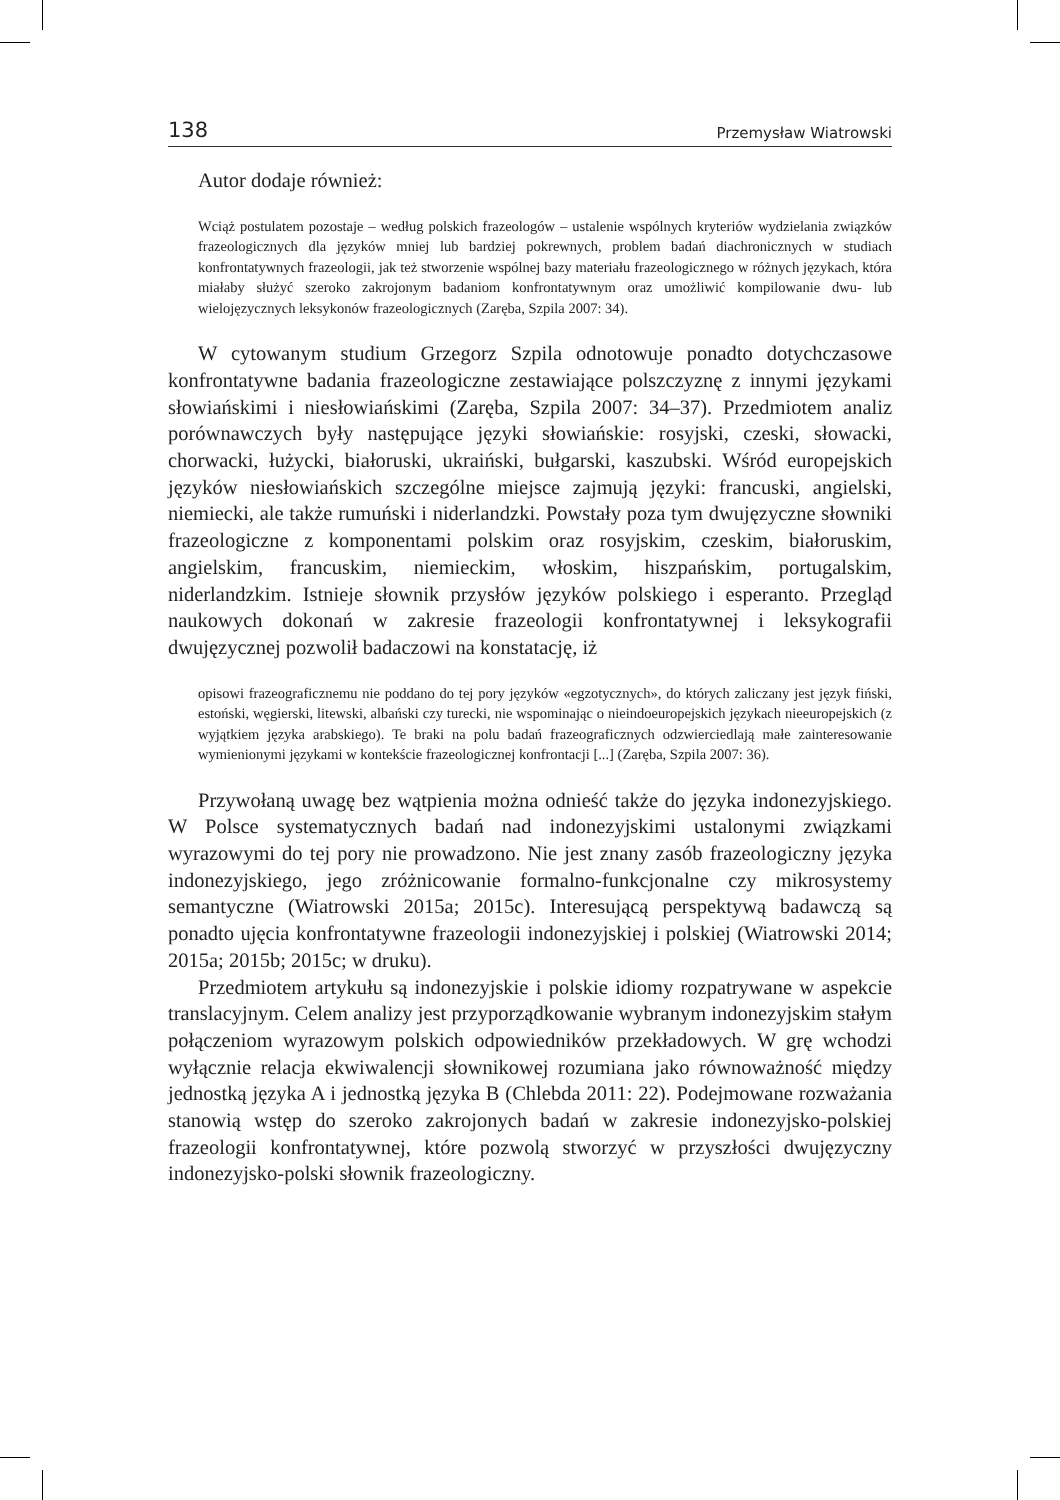138 Przemysław Wiatrowski
Autor dodaje również:
Wciąż postulatem pozostaje – według polskich frazeologów – ustalenie wspólnych kryteriów wydzielania związków frazeologicznych dla języków mniej lub bardziej pokrewnych, problem badań diachronicznych w studiach konfrontatywnych frazeologii, jak też stworzenie wspólnej bazy materiału frazeologicznego w różnych językach, która miałaby służyć szeroko zakrojonym badaniom konfrontatywnym oraz umożliwić kompilowanie dwu- lub wielojęzycznych leksykonów frazeologicznych (Zaręba, Szpila 2007: 34).
W cytowanym studium Grzegorz Szpila odnotowuje ponadto dotychczasowe konfrontatywne badania frazeologiczne zestawiające polszczyznę z innymi językami słowiańskimi i niesłowiańskimi (Zaręba, Szpila 2007: 34–37). Przedmiotem analiz porównawczych były następujące języki słowiańskie: rosyjski, czeski, słowacki, chorwacki, łużycki, białoruski, ukraiński, bułgarski, kaszubski. Wśród europejskich języków niesłowiańskich szczególne miejsce zajmują języki: francuski, angielski, niemiecki, ale także rumuński i niderlandzki. Powstały poza tym dwujęzyczne słowniki frazeologiczne z komponentami polskim oraz rosyjskim, czeskim, białoruskim, angielskim, francuskim, niemieckim, włoskim, hiszpańskim, portugalskim, niderlandzkim. Istnieje słownik przysłów języków polskiego i esperanto. Przegląd naukowych dokonań w zakresie frazeologii konfrontatywnej i leksykografii dwujęzycznej pozwolił badaczowi na konstatację, iż
opisowi frazeograficznemu nie poddano do tej pory języków «egzotycznych», do których zaliczany jest język fiński, estoński, węgierski, litewski, albański czy turecki, nie wspominając o nieindoeuropejskich językach nieeuropejskich (z wyjątkiem języka arabskiego). Te braki na polu badań frazeograficznych odzwierciedlają małe zainteresowanie wymienionymi językami w kontekście frazeologicznej konfrontacji [...] (Zaręba, Szpila 2007: 36).
Przywołaną uwagę bez wątpienia można odnieść także do języka indonezyjskiego. W Polsce systematycznych badań nad indonezyjskimi ustalonymi związkami wyrazowymi do tej pory nie prowadzono. Nie jest znany zasób frazeologiczny języka indonezyjskiego, jego zróżnicowanie formalno-funkcjonalne czy mikrosystemy semantyczne (Wiatrowski 2015a; 2015c). Interesującą perspektywą badawczą są ponadto ujęcia konfrontatywne frazeologii indonezyjskiej i polskiej (Wiatrowski 2014; 2015a; 2015b; 2015c; w druku).
Przedmiotem artykułu są indonezyjskie i polskie idiomy rozpatrywane w aspekcie translacyjnym. Celem analizy jest przyporządkowanie wybranym indonezyjskim stałym połączeniom wyrazowym polskich odpowiedników przekładowych. W grę wchodzi wyłącznie relacja ekwiwalencji słownikowej rozumiana jako równoważność między jednostką języka A i jednostką języka B (Chlebda 2011: 22). Podejmowane rozważania stanowią wstęp do szeroko zakrojonych badań w zakresie indonezyjsko-polskiej frazeologii konfrontatywnej, które pozwolą stworzyć w przyszłości dwujęzyczny indonezyjsko-polski słownik frazeologiczny.